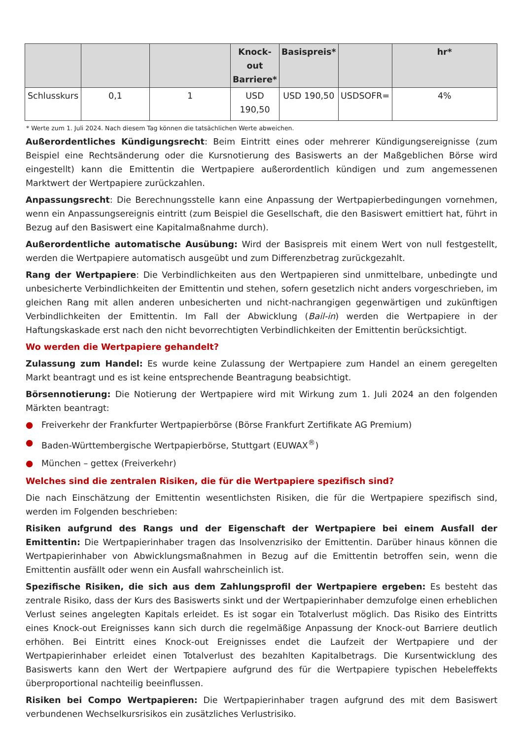| | | | Knock-out Barriere* | Basispreis* | | hr* |
| --- | --- | --- | --- | --- | --- | --- |
| Schlusskurs | 0,1 | 1 | USD 190,50 | USD 190,50 | USDSOFR= | 4% |
* Werte zum 1. Juli 2024. Nach diesem Tag können die tatsächlichen Werte abweichen.
Außerordentliches Kündigungsrecht: Beim Eintritt eines oder mehrerer Kündigungsereignisse (zum Beispiel eine Rechtsänderung oder die Kursnotierung des Basiswerts an der Maßgeblichen Börse wird eingestellt) kann die Emittentin die Wertpapiere außerordentlich kündigen und zum angemessenen Marktwert der Wertpapiere zurückzahlen.
Anpassungsrecht: Die Berechnungsstelle kann eine Anpassung der Wertpapierbedingungen vornehmen, wenn ein Anpassungsereignis eintritt (zum Beispiel die Gesellschaft, die den Basiswert emittiert hat, führt in Bezug auf den Basiswert eine Kapitalmaßnahme durch).
Außerordentliche automatische Ausübung: Wird der Basispreis mit einem Wert von null festgestellt, werden die Wertpapiere automatisch ausgeübt und zum Differenzbetrag zurückgezahlt.
Rang der Wertpapiere: Die Verbindlichkeiten aus den Wertpapieren sind unmittelbare, unbedingte und unbesicherte Verbindlichkeiten der Emittentin und stehen, sofern gesetzlich nicht anders vorgeschrieben, im gleichen Rang mit allen anderen unbesicherten und nicht-nachrangigen gegenwärtigen und zukünftigen Verbindlichkeiten der Emittentin. Im Fall der Abwicklung (Bail-in) werden die Wertpapiere in der Haftungskaskade erst nach den nicht bevorrechtigten Verbindlichkeiten der Emittentin berücksichtigt.
Wo werden die Wertpapiere gehandelt?
Zulassung zum Handel: Es wurde keine Zulassung der Wertpapiere zum Handel an einem geregelten Markt beantragt und es ist keine entsprechende Beantragung beabsichtigt.
Börsennotierung: Die Notierung der Wertpapiere wird mit Wirkung zum 1. Juli 2024 an den folgenden Märkten beantragt:
● Freiverkehr der Frankfurter Wertpapierbörse (Börse Frankfurt Zertifikate AG Premium)
● Baden-Württembergische Wertpapierbörse, Stuttgart (EUWAX<sup>®</sup>)
● München – gettex (Freiverkehr)
Welches sind die zentralen Risiken, die für die Wertpapiere spezifisch sind?
Die nach Einschätzung der Emittentin wesentlichsten Risiken, die für die Wertpapiere spezifisch sind, werden im Folgenden beschrieben:
Risiken aufgrund des Rangs und der Eigenschaft der Wertpapiere bei einem Ausfall der Emittentin: Die Wertpapierinhaber tragen das Insolvenzrisiko der Emittentin. Darüber hinaus können die Wertpapierinhaber von Abwicklungsmaßnahmen in Bezug auf die Emittentin betroffen sein, wenn die Emittentin ausfällt oder wenn ein Ausfall wahrscheinlich ist.
Spezifische Risiken, die sich aus dem Zahlungsprofil der Wertpapiere ergeben: Es besteht das zentrale Risiko, dass der Kurs des Basiswerts sinkt und der Wertpapierinhaber demzufolge einen erheblichen Verlust seines angelegten Kapitals erleidet. Es ist sogar ein Totalverlust möglich. Das Risiko des Eintritts eines Knock-out Ereignisses kann sich durch die regelmäßige Anpassung der Knock-out Barriere deutlich erhöhen. Bei Eintritt eines Knock-out Ereignisses endet die Laufzeit der Wertpapiere und der Wertpapierinhaber erleidet einen Totalverlust des bezahlten Kapitalbetrags. Die Kursentwicklung des Basiswerts kann den Wert der Wertpapiere aufgrund des für die Wertpapiere typischen Hebeleffekts überproportional nachteilig beeinflussen.
Risiken bei Compo Wertpapieren: Die Wertpapierinhaber tragen aufgrund des mit dem Basiswert verbundenen Wechselkursrisikos ein zusätzliches Verlustrisiko.